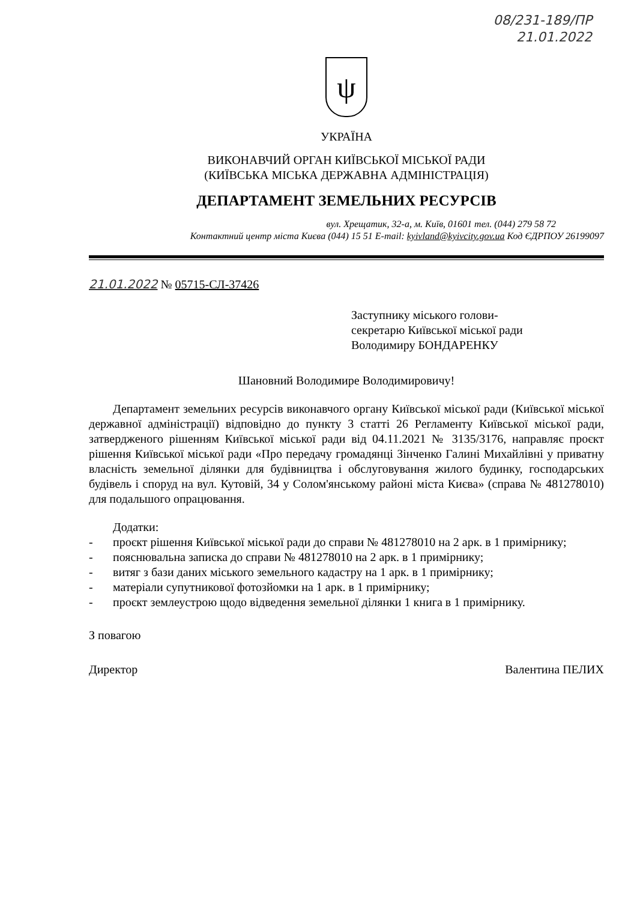08/231-189/ПР
21.01.2022
ψ
УКРАЇНА
ВИКОНАВЧИЙ ОРГАН КИЇВСЬКОЇ МІСЬКОЇ РАДИ
(КИЇВСЬКА МІСЬКА ДЕРЖАВНА АДМІНІСТРАЦІЯ)
ДЕПАРТАМЕНТ ЗЕМЕЛЬНИХ РЕСУРСІВ
вул. Хрещатик, 32-а, м. Київ, 01601 тел. (044) 279 58 72
Контактний центр міста Києва (044) 15 51 E-mail: kyivland@kyivcity.gov.ua Код ЄДРПОУ 26199097
21.01.2022 № 05715-СЛ-37426
Заступнику міського голови-
секретарю Київської міської ради
Володимиру БОНДАРЕНКУ
Шановний Володимире Володимировичу!
Департамент земельних ресурсів виконавчого органу Київської міської ради (Київської міської державної адміністрації) відповідно до пункту 3 статті 26 Регламенту Київської міської ради, затвердженого рішенням Київської міської ради від 04.11.2021 № 3135/3176, направляє проєкт рішення Київської міської ради «Про передачу громадянці Зінченко Галині Михайлівні у приватну власність земельної ділянки для будівництва і обслуговування жилого будинку, господарських будівель і споруд на вул. Кутовій, 34 у Солом'янському районі міста Києва» (справа № 481278010) для подальшого опрацювання.
Додатки:
- проєкт рішення Київської міської ради до справи № 481278010 на 2 арк. в 1 примірнику;
- пояснювальна записка до справи № 481278010 на 2 арк. в 1 примірнику;
- витяг з бази даних міського земельного кадастру на 1 арк. в 1 примірнику;
- матеріали супутникової фотозйомки на 1 арк. в 1 примірнику;
- проєкт землеустрою щодо відведення земельної ділянки 1 книга в 1 примірнику.
З повагою
Директор Валентина ПЕЛИХ